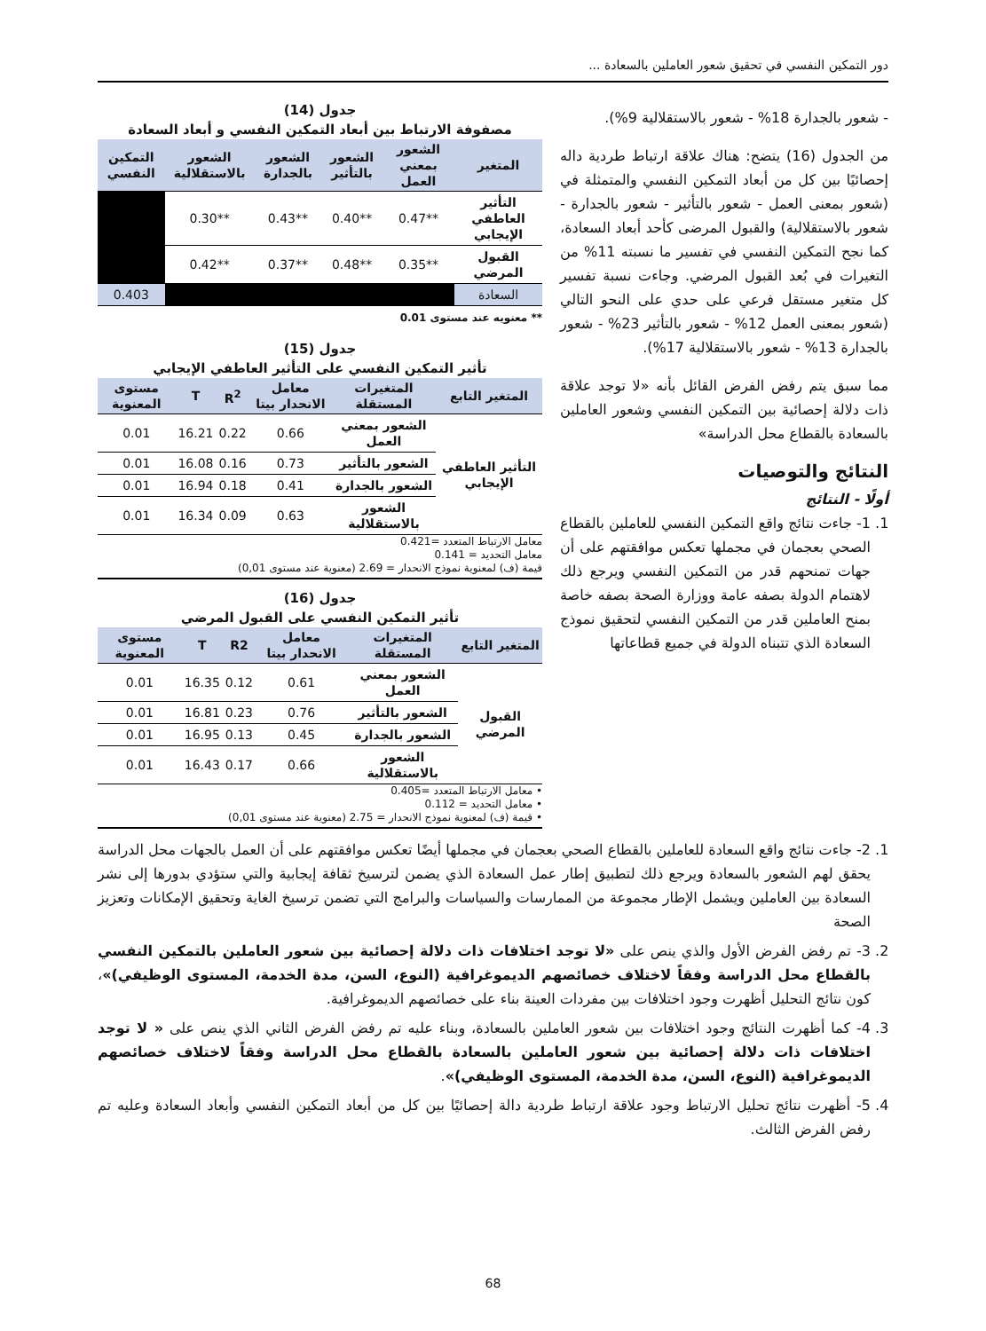دور التمكين النفسي في تحقيق شعور العاملين بالسعادة ...
- شعور بالجدارة 18% - شعور بالاستقلالية 9%).
من الجدول (16) يتضح: هناك علاقة ارتباط طردية داله إحصائيًا بين كل من أبعاد التمكين النفسي والمتمثلة في (شعور بمعنى العمل - شعور بالتأثير - شعور بالجدارة - شعور بالاستقلالية) والقبول المرضى كأحد أبعاد السعادة، كما نجح التمكين النفسي في تفسير ما نسبته 11% من التغيرات في بُعد القبول المرضي. وجاءت نسبة تفسير كل متغير مستقل فرعي على حدي على النحو التالي (شعور بمعنى العمل 12% - شعور بالتأثير 23% - شعور بالجدارة 13% - شعور بالاستقلالية 17%).
مما سبق يتم رفض الفرض القائل بأنه «لا توجد علاقة ذات دلالة إحصائية بين التمكين النفسي وشعور العاملين بالسعادة بالقطاع محل الدراسة»
النتائج والتوصيات
أولًا - النتائج
1. 1- جاءت نتائج واقع التمكين النفسي للعاملين بالقطاع الصحي بعجمان في مجملها تعكس موافقتهم على أن جهات تمنحهم قدر من التمكين النفسي ويرجع ذلك لاهتمام الدولة بصفه عامة ووزارة الصحة بصفه خاصة بمنح العاملين قدر من التمكين النفسي لتحقيق نموذج السعادة الذي تتبناه الدولة في جميع قطاعاتها
جدول (14)
مصفوفة الارتباط بين أبعاد التمكين النفسي و أبعاد السعادة
| المتغير | الشعور بمعني العمل | الشعور بالتأثير | الشعور بالجدارة | الشعور بالاستقلالية | التمكين النفسي |
| --- | --- | --- | --- | --- | --- |
| التأثير العاطفي الإيجابي | **0.47 | **0.40 | **0.43 | **0.30 | |
| القبول المرضي | **0.35 | **0.48 | **0.37 | **0.42 | |
| السعادة | | | | | 0.403 |
** معنويه عند مستوى 0.01
جدول (15)
تأثير التمكين النفسي على التأثير العاطفي الإيجابي
| المتغير التابع | المتغيرات المستقلة | معامل الانحدار بيتا | R<sup>2</sup> | T | مستوى المعنوية |
| --- | --- | --- | --- | --- | --- |
| التأثير العاطفي الإيجابي | الشعور بمعني العمل | 0.66 | 0.22 | 16.21 | 0.01 |
| | الشعور بالتأثير | 0.73 | 0.16 | 16.08 | 0.01 |
| | الشعور بالجدارة | 0.41 | 0.18 | 16.94 | 0.01 |
| | الشعور بالاستقلالية | 0.63 | 0.09 | 16.34 | 0.01 |
معامل الارتباط المتعدد =0.421
معامل التحديد = 0.141
قيمة (ف) لمعنوية نموذج الانحدار = 2.69 (معنوية عند مستوى 0,01)
جدول (16)
تأثير التمكين النفسي على القبول المرضي
| المتغير التابع | المتغيرات المستقلة | معامل الانحدار بيتا | R2 | T | مستوى المعنوية |
| --- | --- | --- | --- | --- | --- |
| القبول المرضي | الشعور بمعني العمل | 0.61 | 0.12 | 16.35 | 0.01 |
| | الشعور بالتأثير | 0.76 | 0.23 | 16.81 | 0.01 |
| | الشعور بالجدارة | 0.45 | 0.13 | 16.95 | 0.01 |
| | الشعور بالاستقلالية | 0.66 | 0.17 | 16.43 | 0.01 |
• معامل الارتباط المتعدد =0.405
• معامل التحديد = 0.112
• قيمة (ف) لمعنوية نموذج الانحدار = 2.75 (معنوية عند مستوى 0,01)
1. 2- جاءت نتائج واقع السعادة للعاملين بالقطاع الصحي بعجمان في مجملها أيضًا تعكس موافقتهم على أن العمل بالجهات محل الدراسة يحقق لهم الشعور بالسعادة ويرجع ذلك لتطبيق إطار عمل السعادة الذي يضمن لترسيخ ثقافة إيجابية والتي ستؤدي بدورها إلى نشر السعادة بين العاملين ويشمل الإطار مجموعة من الممارسات والسياسات والبرامج التي تضمن ترسيخ الغاية وتحقيق الإمكانات وتعزيز الصحة
2. 3- تم رفض الفرض الأول والذي ينص على «لا توجد اختلافات ذات دلالة إحصائية بين شعور العاملين بالتمكين النفسي بالقطاع محل الدراسة وفقاً لاختلاف خصائصهم الديموغرافية (النوع، السن، مدة الخدمة، المستوى الوظيفي)»، كون نتائج التحليل أظهرت وجود اختلافات بين مفردات العينة بناء على خصائصهم الديموغرافية.
3. 4- كما أظهرت النتائج وجود اختلافات بين شعور العاملين بالسعادة، وبناء عليه تم رفض الفرض الثاني الذي ينص على « لا توجد اختلافات ذات دلالة إحصائية بين شعور العاملين بالسعادة بالقطاع محل الدراسة وفقاً لاختلاف خصائصهم الديموغرافية (النوع، السن، مدة الخدمة، المستوى الوظيفي)».
4. 5- أظهرت نتائج تحليل الارتباط وجود علاقة ارتباط طردية دالة إحصائيًا بين كل من أبعاد التمكين النفسي وأبعاد السعادة وعليه تم رفض الفرض الثالث.
68